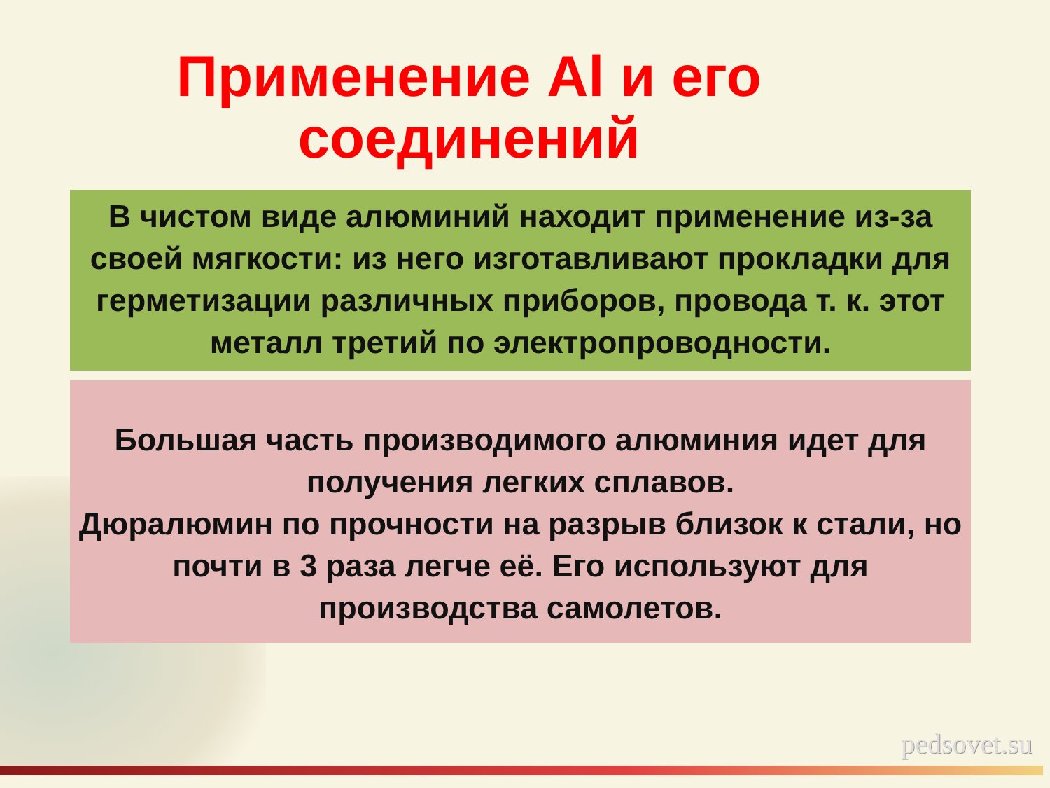Применение Al и его
соединений
В чистом виде алюминий находит применение из-за своей мягкости: из него изготавливают прокладки для герметизации различных приборов, провода т. к. этот металл третий по электропроводности.
Большая часть производимого алюминия идет для получения легких сплавов.
Дюралюмин по прочности на разрыв близок к стали, но почти в 3 раза легче её. Его используют для производства самолетов.
pedsovet.su